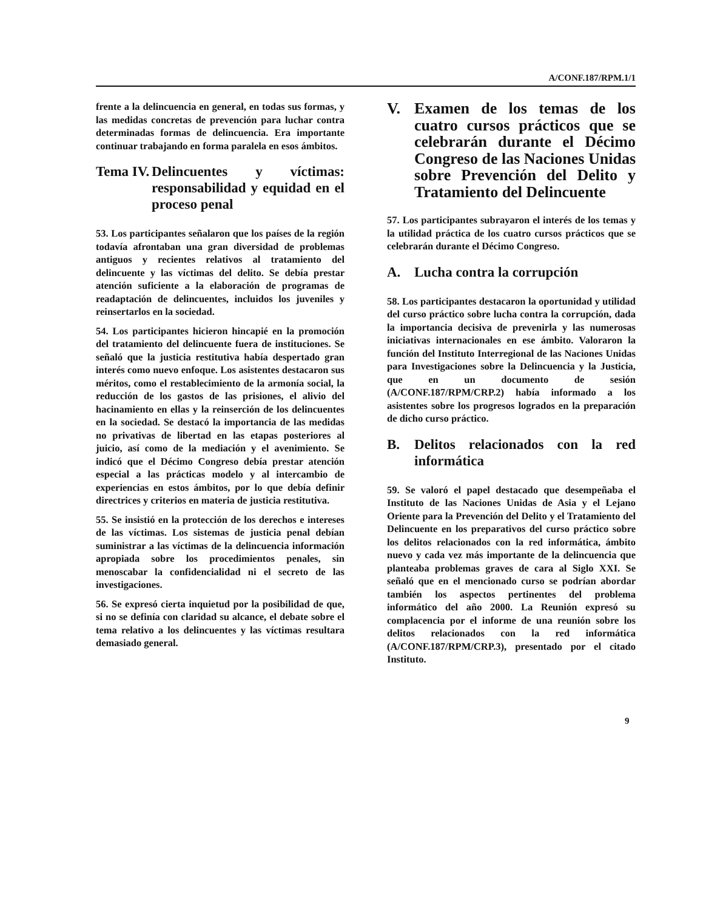A/CONF.187/RPM.1/1
frente a la delincuencia en general, en todas sus formas, y las medidas concretas de prevención para luchar contra determinadas formas de delincuencia. Era importante continuar trabajando en forma paralela en esos ámbitos.
Tema IV. Delincuentes y víctimas: responsabilidad y equidad en el proceso penal
53. Los participantes señalaron que los países de la región todavía afrontaban una gran diversidad de problemas antiguos y recientes relativos al tratamiento del delincuente y las víctimas del delito. Se debía prestar atención suficiente a la elaboración de programas de readaptación de delincuentes, incluidos los juveniles y reinsertarlos en la sociedad.
54. Los participantes hicieron hincapié en la promoción del tratamiento del delincuente fuera de instituciones. Se señaló que la justicia restitutiva había despertado gran interés como nuevo enfoque. Los asistentes destacaron sus méritos, como el restablecimiento de la armonía social, la reducción de los gastos de las prisiones, el alivio del hacinamiento en ellas y la reinserción de los delincuentes en la sociedad. Se destacó la importancia de las medidas no privativas de libertad en las etapas posteriores al juicio, así como de la mediación y el avenimiento. Se indicó que el Décimo Congreso debía prestar atención especial a las prácticas modelo y al intercambio de experiencias en estos ámbitos, por lo que debía definir directrices y criterios en materia de justicia restitutiva.
55. Se insistió en la protección de los derechos e intereses de las víctimas. Los sistemas de justicia penal debían suministrar a las víctimas de la delincuencia información apropiada sobre los procedimientos penales, sin menoscabar la confidencialidad ni el secreto de las investigaciones.
56. Se expresó cierta inquietud por la posibilidad de que, si no se definía con claridad su alcance, el debate sobre el tema relativo a los delincuentes y las víctimas resultara demasiado general.
V. Examen de los temas de los cuatro cursos prácticos que se celebrarán durante el Décimo Congreso de las Naciones Unidas sobre Prevención del Delito y Tratamiento del Delincuente
57. Los participantes subrayaron el interés de los temas y la utilidad práctica de los cuatro cursos prácticos que se celebrarán durante el Décimo Congreso.
A. Lucha contra la corrupción
58. Los participantes destacaron la oportunidad y utilidad del curso práctico sobre lucha contra la corrupción, dada la importancia decisiva de prevenirla y las numerosas iniciativas internacionales en ese ámbito. Valoraron la función del Instituto Interregional de las Naciones Unidas para Investigaciones sobre la Delincuencia y la Justicia, que en un documento de sesión (A/CONF.187/RPM/CRP.2) había informado a los asistentes sobre los progresos logrados en la preparación de dicho curso práctico.
B. Delitos relacionados con la red informática
59. Se valoró el papel destacado que desempeñaba el Instituto de las Naciones Unidas de Asia y el Lejano Oriente para la Prevención del Delito y el Tratamiento del Delincuente en los preparativos del curso práctico sobre los delitos relacionados con la red informática, ámbito nuevo y cada vez más importante de la delincuencia que planteaba problemas graves de cara al Siglo XXI. Se señaló que en el mencionado curso se podrían abordar también los aspectos pertinentes del problema informático del año 2000. La Reunión expresó su complacencia por el informe de una reunión sobre los delitos relacionados con la red informática (A/CONF.187/RPM/CRP.3), presentado por el citado Instituto.
9